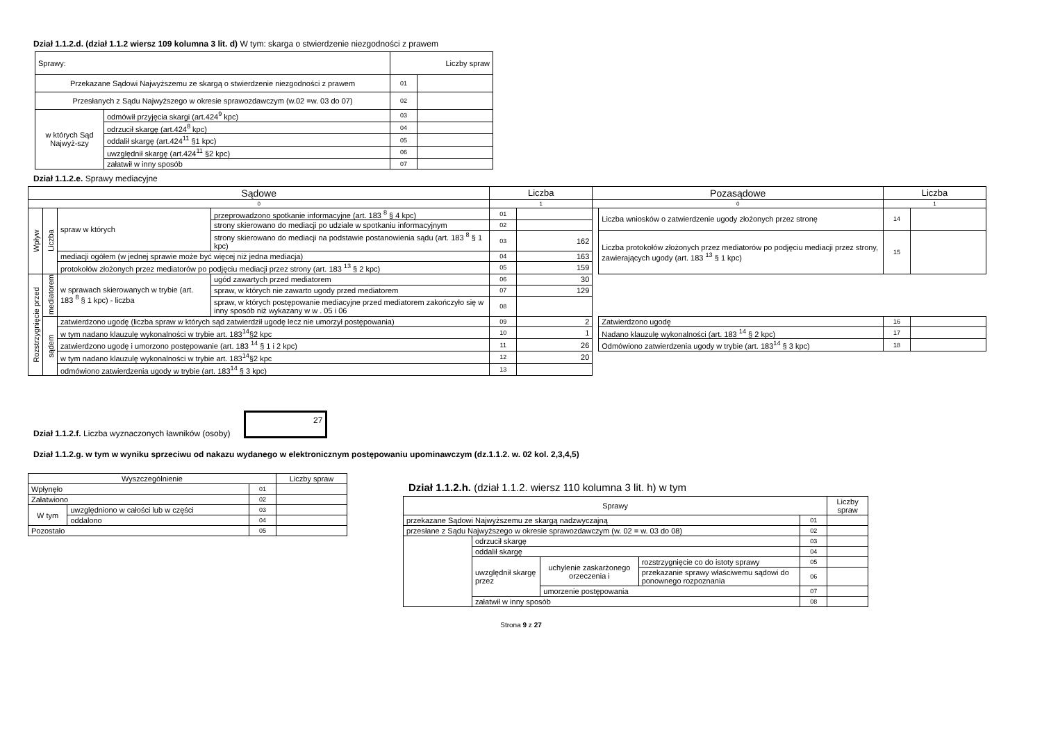Dział 1.1.2.d. (dział 1.1.2 wiersz 109 kolumna 3 lit. d) W tym: skarga o stwierdzenie niezgodności z prawem
| Sprawy: | | Liczby spraw | |
| --- | --- | --- | --- |
| Przekazane Sądowi Najwyższemu ze skargą o stwierdzenie niezgodności z prawem | | 01 | |
| Przesłanych z Sądu Najwyższego w okresie sprawozdawczym (w.02 =w. 03 do 07) | | 02 | |
| w których Sąd Najwyż-szy | odmówił przyjęcia skargi (art.424<sup>9</sup> kpc) | 03 | |
| | odrzucił skargę (art.424<sup>8</sup> kpc) | 04 | |
| | oddalił skargę (art.424<sup>11</sup> §1 kpc) | 05 | |
| | uwzględnił skargę (art.424<sup>11</sup> §2 kpc) | 06 | |
| | załatwił w inny sposób | 07 | |
Dział 1.1.2.e. Sprawy mediacyjne
| Sądowe | | | | | Liczba | | Pozasądowe | | Liczba | |
| --- | --- | --- | --- | --- | --- | --- | --- | --- | --- | --- |
| 0 | | | | | 1 | | 0 | | 1 | |
| Wpływ | Liczba | | spraw w których | przeprowadzono spotkanie informacyjne (art. 183 <sup>8</sup> § 4 kpc) | 01 | | | Liczba wniosków o zatwierdzenie ugody złożonych przez stronę | 14 | |
| | | | | strony skierowano do mediacji po udziale w spotkaniu informacyjnym | 02 | | | | | |
| | | | | strony skierowano do mediacji na podstawie postanowienia sądu (art. 183 <sup>8</sup> § 1 kpc) | 03 | 162 | | Liczba protokołów złożonych przez mediatorów po podjęciu mediacji przez strony, zawierających ugody (art. 183 <sup>13</sup> § 1 kpc) | 15 | |
| | | | mediacji ogółem (w jednej sprawie może być więcej niż jedna mediacja) | | 04 | 163 | | | | |
| | | | protokołów złożonych przez mediatorów po podjęciu mediacji przez strony (art. 183 <sup>13</sup> § 2 kpc) | | 05 | 159 | | | | |
| Rozstrzygnięcie przed | mediatorem | w sprawach skierowanych w trybie (art. 183 <sup>8</sup> § 1 kpc) - liczba | | ugód zawartych przed mediatorem | 06 | 30 | | | | |
| | | | | spraw, w których nie zawarto ugody przed mediatorem | 07 | 129 | | | | |
| | | | | spraw, w których postępowanie mediacyjne przed mediatorem zakończyło się w inny sposób niż wykazany w w . 05 i 06 | 08 | | | | | |
| | sądem | zatwierdzono ugodę (liczba spraw w których sąd zatwierdził ugodę lecz nie umorzył postępowania) | | | 09 | 2 | | Zatwierdzono ugodę | 16 | |
| | | w tym nadano klauzulę wykonalności w trybie art. 183<sup>14</sup>§2 kpc | | | 10 | 1 | | Nadano klauzulę wykonalności (art. 183 <sup>14</sup> § 2 kpc) | 17 | |
| | | zatwierdzono ugodę i umorzono postępowanie (art. 183 <sup>14</sup> § 1 i 2 kpc) | | | 11 | 26 | | Odmówiono zatwierdzenia ugody w trybie (art. 183<sup>14</sup> § 3 kpc) | 18 | |
| | | w tym nadano klauzulę wykonalności w trybie art. 183<sup>14</sup>§2 kpc | | | 12 | 20 | | | | |
| | | odmówiono zatwierdzenia ugody w trybie (art. 183<sup>14</sup> § 3 kpc) | | | 13 | | | | | |
Dział 1.1.2.f. Liczba wyznaczonych ławników (osoby)
27
Dział 1.1.2.g. w tym w wyniku sprzeciwu od nakazu wydanego w elektronicznym postępowaniu upominawczym (dz.1.1.2. w. 02 kol. 2,3,4,5)
| Wyszczególnienie | | | Liczby spraw |
| --- | --- | --- | --- |
| Wpłynęło | | 01 | |
| Załatwiono | | 02 | |
| W tym | uwzględniono w całości lub w części | 03 | |
| | oddalono | 04 | |
| Pozostało | | 05 | |
Dział 1.1.2.h. (dział 1.1.2. wiersz 110 kolumna 3 lit. h) w tym
| Sprawy | | | | | Liczby spraw |
| --- | --- | --- | --- | --- | --- |
| przekazane Sądowi Najwyższemu ze skargą nadzwyczajną | | | | 01 | |
| przesłane z Sądu Najwyższego w okresie sprawozdawczym (w. 02 = w. 03 do 08) | | | | 02 | |
| | odrzucił skargę | | | 03 | |
| | oddalił skargę | | | 04 | |
| | uwzględnił skargę przez | uchylenie zaskarżonego orzeczenia i | rozstrzygnięcie co do istoty sprawy | 05 | |
| | | | przekazanie sprawy właściwemu sądowi do ponownego rozpoznania | 06 | |
| | | umorzenie postępowania | | 07 | |
| | załatwił w inny sposób | | | 08 | |
Strona 9 z 27